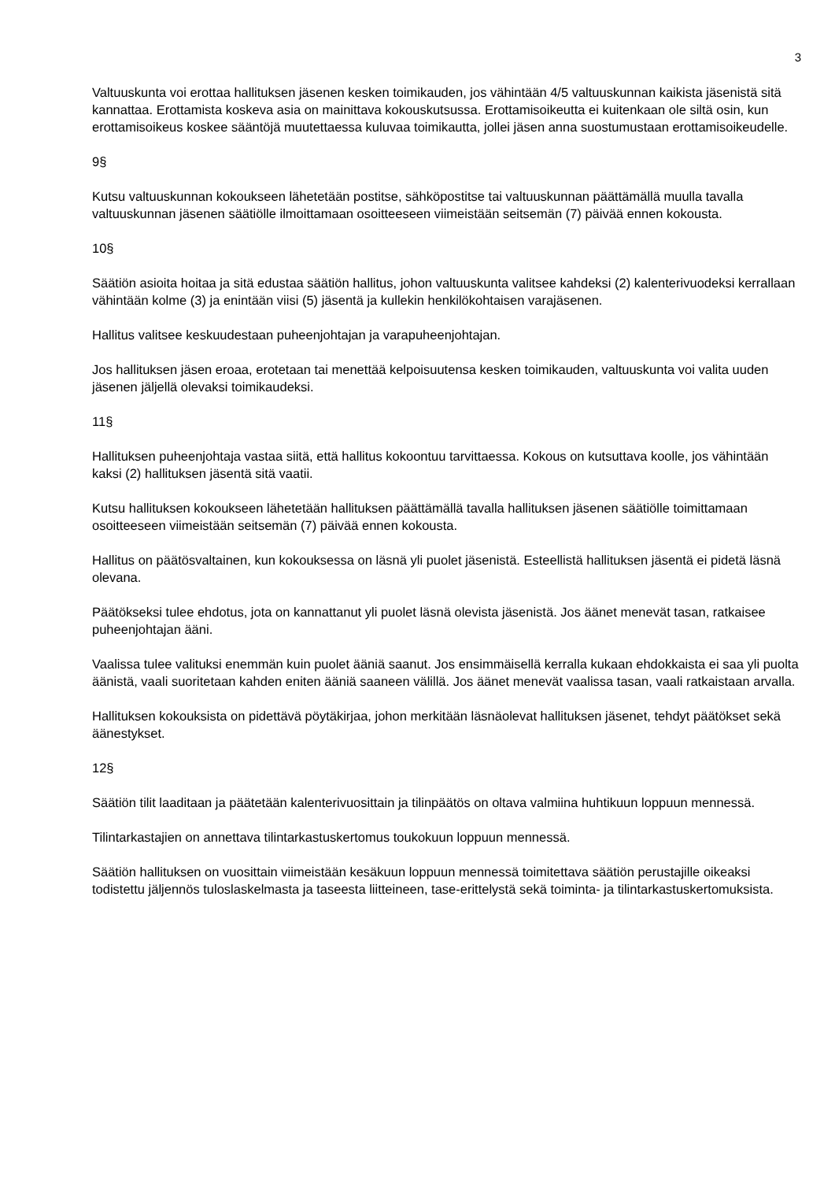3
Valtuuskunta voi erottaa hallituksen jäsenen kesken toimikauden, jos vähintään 4/5 valtuuskunnan kaikista jäsenistä sitä kannattaa. Erottamista koskeva asia on mainittava kokouskutsussa. Erottamisoikeutta ei kuitenkaan ole siltä osin, kun erottamisoikeus koskee sääntöjä muutettaessa kuluvaa toimikautta, jollei jäsen anna suostumustaan erottamisoikeudelle.
9§
Kutsu valtuuskunnan kokoukseen lähetetään postitse, sähköpostitse tai valtuuskunnan päättämällä muulla tavalla valtuuskunnan jäsenen säätiölle ilmoittamaan osoitteeseen viimeistään seitsemän (7) päivää ennen kokousta.
10§
Säätiön asioita hoitaa ja sitä edustaa säätiön hallitus, johon valtuuskunta valitsee kahdeksi (2) kalenterivuodeksi kerrallaan vähintään kolme (3) ja enintään viisi (5) jäsentä ja kullekin henkilökohtaisen varajäsenen.
Hallitus valitsee keskuudestaan puheenjohtajan ja varapuheenjohtajan.
Jos hallituksen jäsen eroaa, erotetaan tai menettää kelpoisuutensa kesken toimikauden, valtuuskunta voi valita uuden jäsenen jäljellä olevaksi toimikaudeksi.
11§
Hallituksen puheenjohtaja vastaa siitä, että hallitus kokoontuu tarvittaessa. Kokous on kutsuttava koolle, jos vähintään kaksi (2) hallituksen jäsentä sitä vaatii.
Kutsu hallituksen kokoukseen lähetetään hallituksen päättämällä tavalla hallituksen jäsenen säätiölle toimittamaan osoitteeseen viimeistään seitsemän (7) päivää ennen kokousta.
Hallitus on päätösvaltainen, kun kokouksessa on läsnä yli puolet jäsenistä. Esteellistä hallituksen jäsentä ei pidetä läsnä olevana.
Päätökseksi tulee ehdotus, jota on kannattanut yli puolet läsnä olevista jäsenistä. Jos äänet menevät tasan, ratkaisee puheenjohtajan ääni.
Vaalissa tulee valituksi enemmän kuin puolet ääniä saanut. Jos ensimmäisellä kerralla kukaan ehdokkaista ei saa yli puolta äänistä, vaali suoritetaan kahden eniten ääniä saaneen välillä. Jos äänet menevät vaalissa tasan, vaali ratkaistaan arvalla.
Hallituksen kokouksista on pidettävä pöytäkirjaa, johon merkitään läsnäolevat hallituksen jäsenet, tehdyt päätökset sekä äänestykset.
12§
Säätiön tilit laaditaan ja päätetään kalenterivuosittain ja tilinpäätös on oltava valmiina huhtikuun loppuun mennessä.
Tilintarkastajien on annettava tilintarkastuskertomus toukokuun loppuun mennessä.
Säätiön hallituksen on vuosittain viimeistään kesäkuun loppuun mennessä toimitettava säätiön perustajille oikeaksi todistettu jäljennös tuloslaskelmasta ja taseesta liitteineen, tase-erittelystä sekä toiminta- ja tilintarkastuskertomuksista.